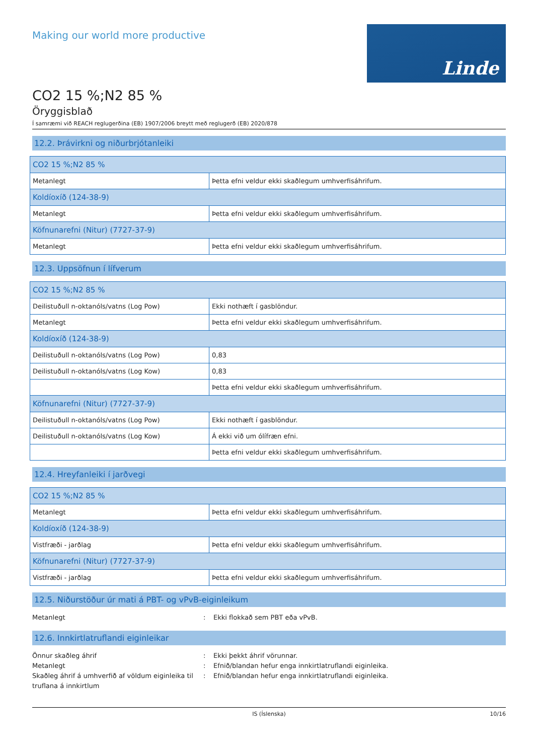Making our world more productive
Linde
CO2 15 %;N2 85 %
Öryggisblað
Í samræmi við REACH reglugerðina (EB) 1907/2006 breytt með reglugerð (EB) 2020/878
12.2. Þrávirkni og niðurbrjótanleiki
| CO2 15 %;N2 85 % | |
| Metanlegt | Þetta efni veldur ekki skaðlegum umhverfisáhrifum. |
| Koldíoxíð (124-38-9) | |
| Metanlegt | Þetta efni veldur ekki skaðlegum umhverfisáhrifum. |
| Köfnunarefni (Nitur) (7727-37-9) | |
| Metanlegt | Þetta efni veldur ekki skaðlegum umhverfisáhrifum. |
12.3. Uppsöfnun í lífverum
| CO2 15 %;N2 85 % | |
| Deilistuðull n-oktanóls/vatns (Log Pow) | Ekki nothæft í gasblöndur. |
| Metanlegt | Þetta efni veldur ekki skaðlegum umhverfisáhrifum. |
| Koldíoxíð (124-38-9) | |
| Deilistuðull n-oktanóls/vatns (Log Pow) | 0,83 |
| Deilistuðull n-oktanóls/vatns (Log Kow) | 0,83 |
| | Þetta efni veldur ekki skaðlegum umhverfisáhrifum. |
| Köfnunarefni (Nitur) (7727-37-9) | |
| Deilistuðull n-oktanóls/vatns (Log Pow) | Ekki nothæft í gasblöndur. |
| Deilistuðull n-oktanóls/vatns (Log Kow) | Á ekki við um ólífræn efni. |
| | Þetta efni veldur ekki skaðlegum umhverfisáhrifum. |
12.4. Hreyfanleiki í jarðvegi
| CO2 15 %;N2 85 % | |
| Metanlegt | Þetta efni veldur ekki skaðlegum umhverfisáhrifum. |
| Koldíoxíð (124-38-9) | |
| Vistfræði - jarðlag | Þetta efni veldur ekki skaðlegum umhverfisáhrifum. |
| Köfnunarefni (Nitur) (7727-37-9) | |
| Vistfræði - jarðlag | Þetta efni veldur ekki skaðlegum umhverfisáhrifum. |
12.5. Niðurstöður úr mati á PBT- og vPvB-eiginleikum
Metanlegt : Ekki flokkað sem PBT eða vPvB.
12.6. Innkirtlatruflandi eiginleikar
Önnur skaðleg áhrif : Ekki þekkt áhrif vörunnar.
Metanlegt : Efnið/blandan hefur enga innkirtlatruflandi eiginleika.
Skaðleg áhrif á umhverfið af völdum eiginleika til truflana á innkirtlum
: Efnið/blandan hefur enga innkirtlatruflandi eiginleika.
IS (Íslenska) 10/16